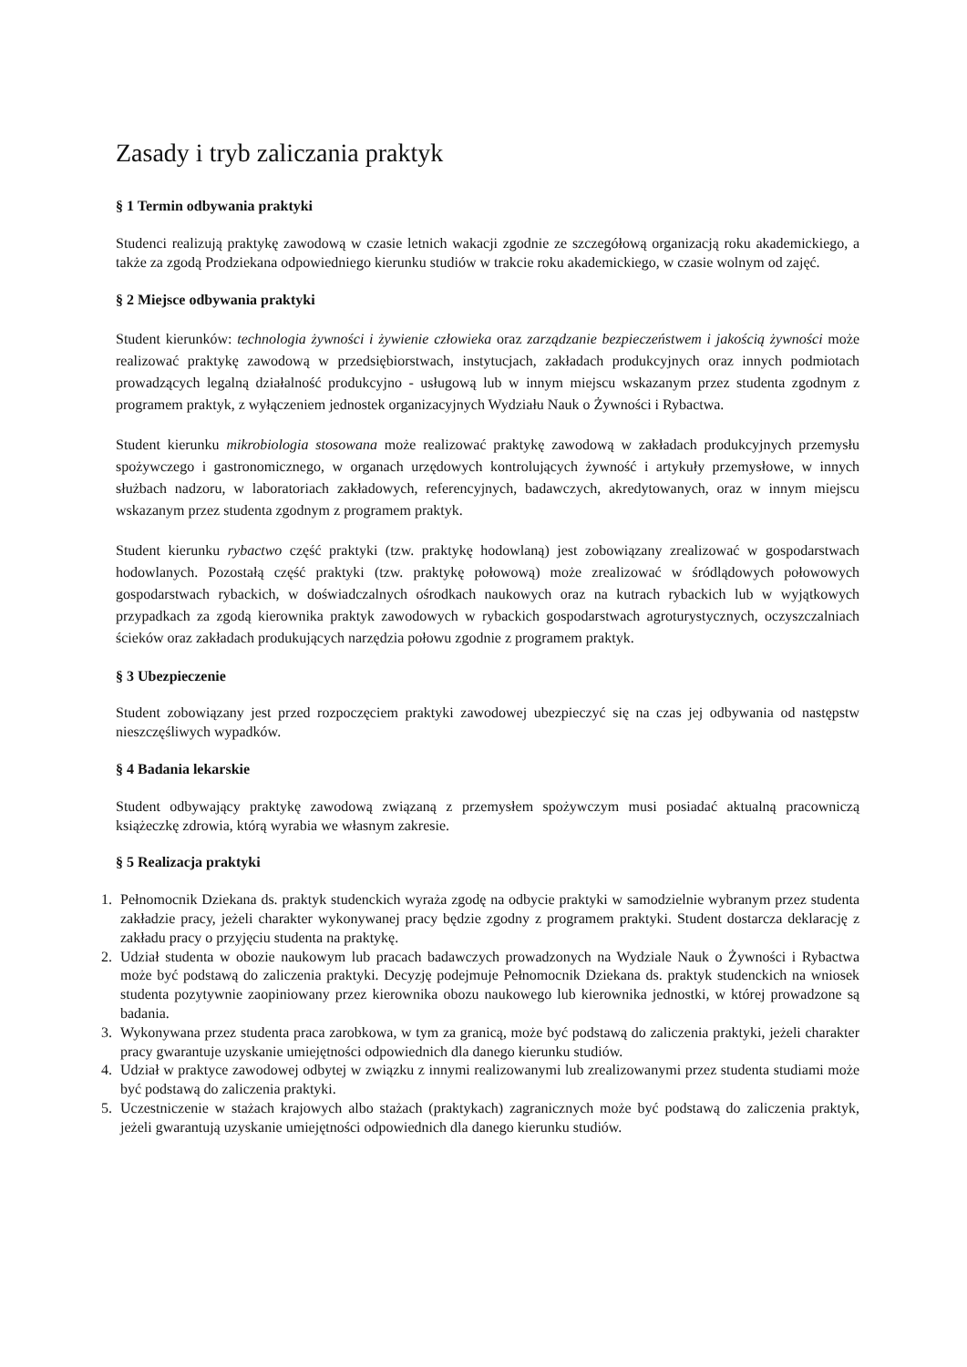Zasady i tryb zaliczania praktyk
§ 1 Termin odbywania praktyki
Studenci realizują praktykę zawodową w czasie letnich wakacji zgodnie ze szczegółową organizacją roku akademickiego, a także za zgodą Prodziekana odpowiedniego kierunku studiów w trakcie roku akademickiego, w czasie wolnym od zajęć.
§ 2 Miejsce odbywania praktyki
Student kierunków: technologia żywności i żywienie człowieka oraz zarządzanie bezpieczeństwem i jakością żywności może realizować praktykę zawodową w przedsiębiorstwach, instytucjach, zakładach produkcyjnych oraz innych podmiotach prowadzących legalną działalność produkcyjno - usługową lub w innym miejscu wskazanym przez studenta zgodnym z programem praktyk, z wyłączeniem jednostek organizacyjnych Wydziału Nauk o Żywności i Rybactwa.
Student kierunku mikrobiologia stosowana może realizować praktykę zawodową w zakładach produkcyjnych przemysłu spożywczego i gastronomicznego, w organach urzędowych kontrolujących żywność i artykuły przemysłowe, w innych służbach nadzoru, w laboratoriach zakładowych, referencyjnych, badawczych, akredytowanych, oraz w innym miejscu wskazanym przez studenta zgodnym z programem praktyk.
Student kierunku rybactwo część praktyki (tzw. praktykę hodowlaną) jest zobowiązany zrealizować w gospodarstwach hodowlanych. Pozostałą część praktyki (tzw. praktykę połowową) może zrealizować w śródlądowych połowowych gospodarstwach rybackich, w doświadczalnych ośrodkach naukowych oraz na kutrach rybackich lub w wyjątkowych przypadkach za zgodą kierownika praktyk zawodowych w rybackich gospodarstwach agroturystycznych, oczyszczalniach ścieków oraz zakładach produkujących narzędzia połowu zgodnie z programem praktyk.
§ 3 Ubezpieczenie
Student zobowiązany jest przed rozpoczęciem praktyki zawodowej ubezpieczyć się na czas jej odbywania od następstw nieszczęśliwych wypadków.
§ 4 Badania lekarskie
Student odbywający praktykę zawodową związaną z przemysłem spożywczym musi posiadać aktualną pracowniczą książeczkę zdrowia, którą wyrabia we własnym zakresie.
§ 5 Realizacja praktyki
1. Pełnomocnik Dziekana ds. praktyk studenckich wyraża zgodę na odbycie praktyki w samodzielnie wybranym przez studenta zakładzie pracy, jeżeli charakter wykonywanej pracy będzie zgodny z programem praktyki. Student dostarcza deklarację z zakładu pracy o przyjęciu studenta na praktykę.
2. Udział studenta w obozie naukowym lub pracach badawczych prowadzonych na Wydziale Nauk o Żywności i Rybactwa może być podstawą do zaliczenia praktyki. Decyzję podejmuje Pełnomocnik Dziekana ds. praktyk studenckich na wniosek studenta pozytywnie zaopiniowany przez kierownika obozu naukowego lub kierownika jednostki, w której prowadzone są badania.
3. Wykonywana przez studenta praca zarobkowa, w tym za granicą, może być podstawą do zaliczenia praktyki, jeżeli charakter pracy gwarantuje uzyskanie umiejętności odpowiednich dla danego kierunku studiów.
4. Udział w praktyce zawodowej odbytej w związku z innymi realizowanymi lub zrealizowanymi przez studenta studiami może być podstawą do zaliczenia praktyki.
5. Uczestniczenie w stażach krajowych albo stażach (praktykach) zagranicznych może być podstawą do zaliczenia praktyk, jeżeli gwarantują uzyskanie umiejętności odpowiednich dla danego kierunku studiów.